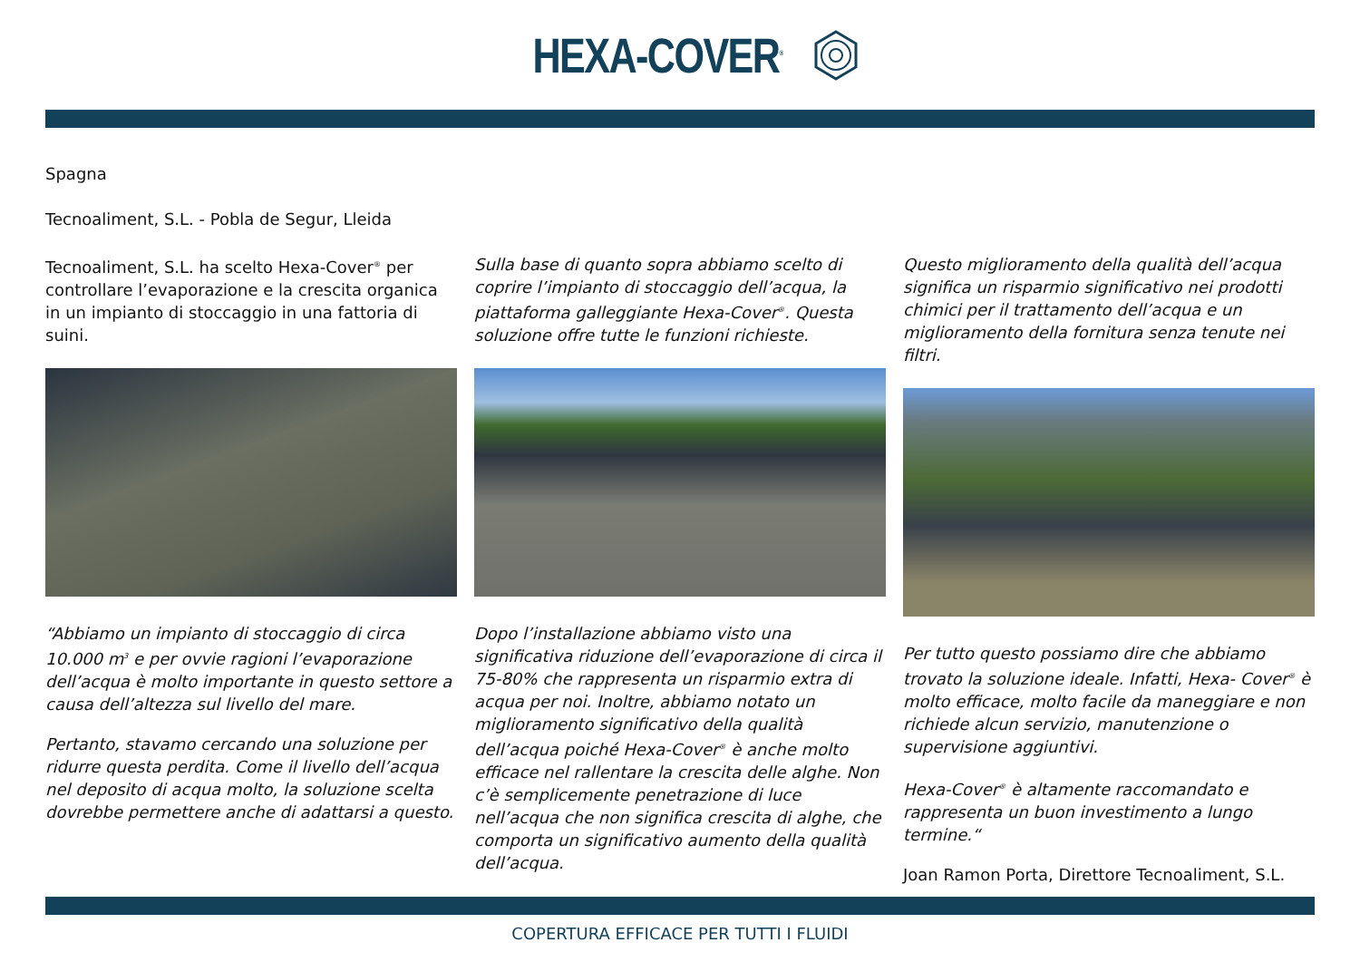HEXA-COVER<sup>®</sup>
Spagna
Tecnoaliment, S.L. - Pobla de Segur, Lleida
Tecnoaliment, S.L. ha scelto Hexa-Cover<sup>®</sup> per controllare l’evaporazione e la crescita organica in un impianto di stoccaggio in una fattoria di suini.
“Abbiamo un impianto di stoccaggio di circa 10.000 m<sup>3</sup> e per ovvie ragioni l’evaporazione dell’acqua è molto importante in questo settore a causa dell’altezza sul livello del mare.
Pertanto, stavamo cercando una soluzione per ridurre questa perdita. Come il livello dell’acqua nel deposito di acqua molto, la soluzione scelta dovrebbe permettere anche di adattarsi a questo.
Sulla base di quanto sopra abbiamo scelto di coprire l’impianto di stoccaggio dell’acqua, la piattaforma galleggiante Hexa-Cover<sup>®</sup>. Questa soluzione offre tutte le funzioni richieste.
Dopo l’installazione abbiamo visto una significativa riduzione dell’evaporazione di circa il 75-80% che rappresenta un risparmio extra di acqua per noi. Inoltre, abbiamo notato un miglioramento significativo della qualità dell’acqua poiché Hexa-Cover<sup>®</sup> è anche molto efficace nel rallentare la crescita delle alghe. Non c’è semplicemente penetrazione di luce nell’acqua che non significa crescita di alghe, che comporta un significativo aumento della qualità dell’acqua.
Questo miglioramento della qualità dell’acqua significa un risparmio significativo nei prodotti chimici per il trattamento dell’acqua e un miglioramento della fornitura senza tenute nei filtri.
Per tutto questo possiamo dire che abbiamo trovato la soluzione ideale. Infatti, Hexa- Cover<sup>®</sup> è molto efficace, molto facile da maneggiare e non richiede alcun servizio, manutenzione o supervisione aggiuntivi.
Hexa-Cover<sup>®</sup> è altamente raccomandato e rappresenta un buon investimento a lungo termine.“
Joan Ramon Porta, Direttore Tecnoaliment, S.L.
COPERTURA EFFICACE PER TUTTI I FLUIDI